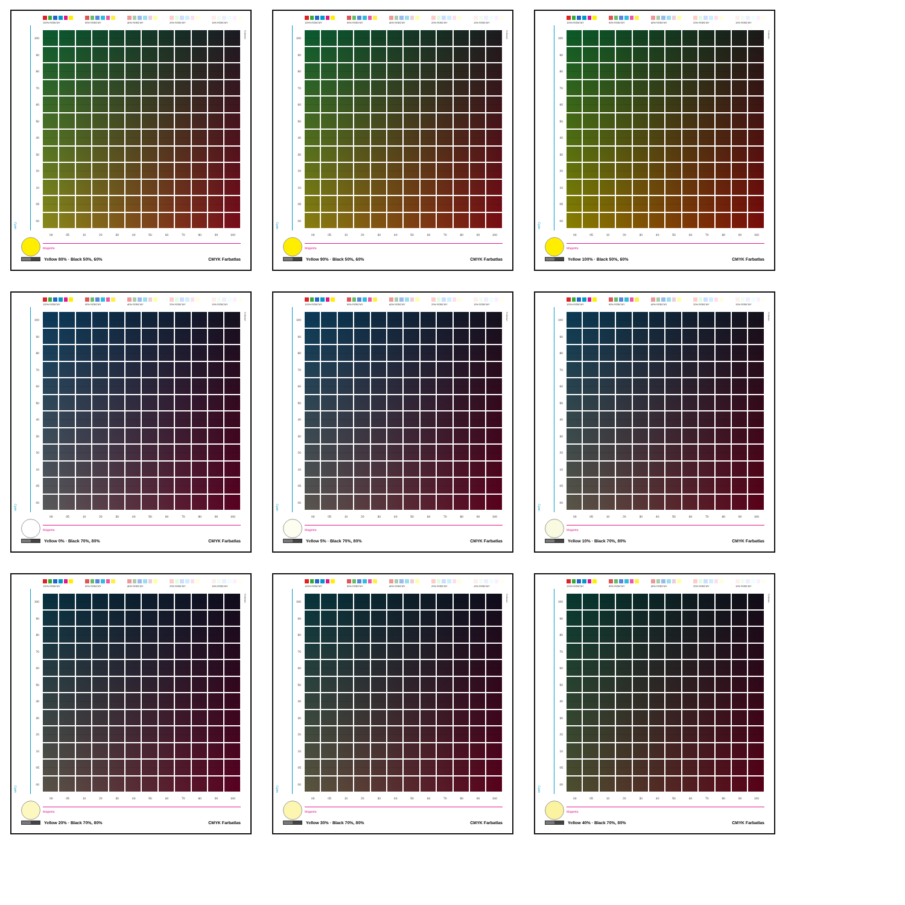100% RGBCMY 80% RGBCMY 40% RGBCMY 20% RGBCMY 10% RGBCMY
Cyan
100
90
80
70
60
50
40
30
20
10
05
00
Schwarz
00 05 10 20 30 40 50 60 70 80 90 100
Magenta
Yellow 80% · Black 50%, 60% CMYK Farbatlas
100% RGBCMY 80% RGBCMY 40% RGBCMY 20% RGBCMY 10% RGBCMY
Cyan
100
90
80
70
60
50
40
30
20
10
05
00
Schwarz
00 05 10 20 30 40 50 60 70 80 90 100
Magenta
Yellow 90% · Black 50%, 60% CMYK Farbatlas
100% RGBCMY 80% RGBCMY 40% RGBCMY 20% RGBCMY 10% RGBCMY
Cyan
100
90
80
70
60
50
40
30
20
10
05
00
Schwarz
00 05 10 20 30 40 50 60 70 80 90 100
Magenta
Yellow 100% · Black 50%, 60% CMYK Farbatlas
100% RGBCMY 80% RGBCMY 40% RGBCMY 20% RGBCMY 10% RGBCMY
Cyan
100
90
80
70
60
50
40
30
20
10
05
00
Schwarz
00 05 10 20 30 40 50 60 70 80 90 100
Magenta
Yellow 0% · Black 70%, 80% CMYK Farbatlas
100% RGBCMY 80% RGBCMY 40% RGBCMY 20% RGBCMY 10% RGBCMY
Cyan
100
90
80
70
60
50
40
30
20
10
05
00
Schwarz
00 05 10 20 30 40 50 60 70 80 90 100
Magenta
Yellow 5% · Black 70%, 80% CMYK Farbatlas
100% RGBCMY 80% RGBCMY 40% RGBCMY 20% RGBCMY 10% RGBCMY
Cyan
100
90
80
70
60
50
40
30
20
10
05
00
Schwarz
00 05 10 20 30 40 50 60 70 80 90 100
Magenta
Yellow 10% · Black 70%, 80% CMYK Farbatlas
100% RGBCMY 80% RGBCMY 40% RGBCMY 20% RGBCMY 10% RGBCMY
Cyan
100
90
80
70
60
50
40
30
20
10
05
00
Schwarz
00 05 10 20 30 40 50 60 70 80 90 100
Magenta
Yellow 20% · Black 70%, 80% CMYK Farbatlas
100% RGBCMY 80% RGBCMY 40% RGBCMY 20% RGBCMY 10% RGBCMY
Cyan
100
90
80
70
60
50
40
30
20
10
05
00
Schwarz
00 05 10 20 30 40 50 60 70 80 90 100
Magenta
Yellow 30% · Black 70%, 80% CMYK Farbatlas
100% RGBCMY 80% RGBCMY 40% RGBCMY 20% RGBCMY 10% RGBCMY
Cyan
100
90
80
70
60
50
40
30
20
10
05
00
Schwarz
00 05 10 20 30 40 50 60 70 80 90 100
Magenta
Yellow 40% · Black 70%, 80% CMYK Farbatlas